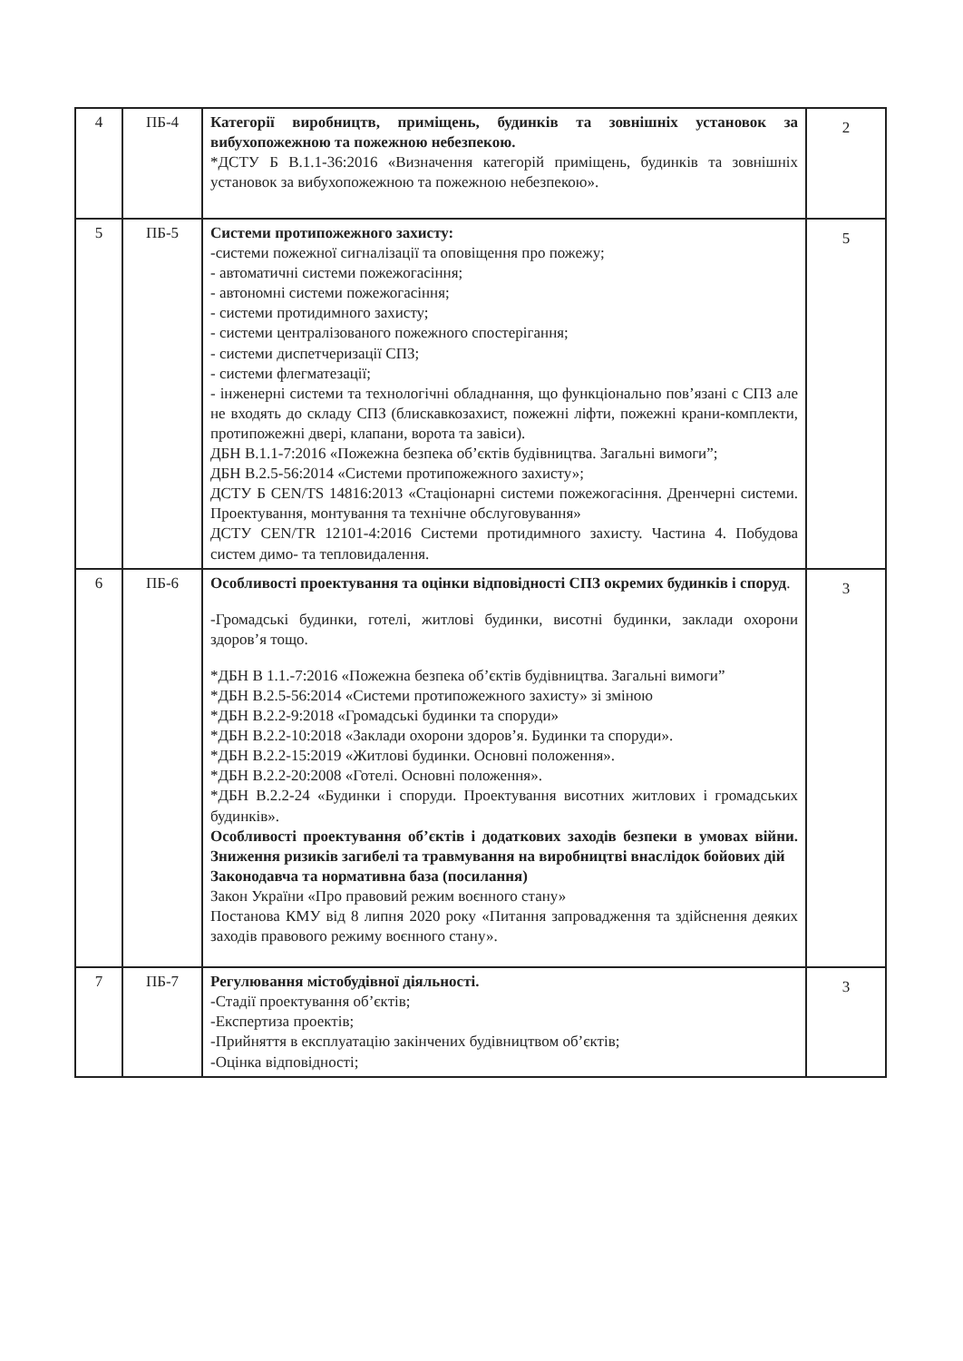| 4 | ПБ-4 | Категорії виробництв, приміщень, будинків та зовнішніх установок за вибухопожежною та пожежною небезпекою. *ДСТУ Б В.1.1-36:2016 «Визначення категорій приміщень, будинків та зовнішніх установок за вибухопожежною та пожежною небезпекою». | 2 |
| 5 | ПБ-5 | Системи протипожежного захисту: -системи пожежної сигналізації та оповіщення про пожежу; - автоматичні системи пожежогасіння; - автономні системи пожежогасіння; - системи протидимного захисту; - системи централізованого пожежного спостерігання; - системи диспетчеризації СПЗ; - системи флегматезації; - інженерні системи та технологічні обладнання, що функціонально пов’язані с СПЗ але не входять до складу СПЗ (блискавкозахист, пожежні ліфти, пожежні крани-комплекти, протипожежні двері, клапани, ворота та завіси). ДБН В.1.1-7:2016 «Пожежна безпека об’єктів будівництва. Загальні вимоги”; ДБН В.2.5-56:2014 «Системи протипожежного захисту»; ДСТУ Б CEN/TS 14816:2013 «Стаціонарні системи пожежогасіння. Дренчерні системи. Проектування, монтування та технічне обслуговування» ДСТУ CEN/TR 12101-4:2016 Системи протидимного захисту. Частина 4. Побудова систем димо- та тепловидалення. | 5 |
| 6 | ПБ-6 | Особливості проектування та оцінки відповідності СПЗ окремих будинків і споруд . -Громадські будинки, готелі, житлові будинки, висотні будинки, заклади охорони здоров’я тощо. *ДБН В 1.1.-7:2016 «Пожежна безпека об’єктів будівництва. Загальні вимоги” *ДБН В.2.5-56:2014 «Системи протипожежного захисту» зі зміною *ДБН В.2.2-9:2018 «Громадські будинки та споруди» *ДБН В.2.2-10:2018 «Заклади охорони здоров’я. Будинки та споруди». *ДБН В.2.2-15:2019 «Житлові будинки. Основні положення». *ДБН В.2.2-20:2008 «Готелі. Основні положення». *ДБН В.2.2-24 «Будинки і споруди. Проектування висотних житлових і громадських будинків». Особливості проектування об’єктів і додаткових заходів безпеки в умовах війни. Зниження ризиків загибелі та травмування на виробництві внаслідок бойових дій Законодавча та нормативна база (посилання) Закон України «Про правовий режим воєнного стану» Постанова КМУ від 8 липня 2020 року «Питання запровадження та здійснення деяких заходів правового режиму воєнного стану». | 3 |
| 7 | ПБ-7 | Регулювання містобудівної діяльності. -Стадії проектування об’єктів; -Експертиза проектів; -Прийняття в експлуатацію закінчених будівництвом об’єктів; -Оцінка відповідності; | 3 |